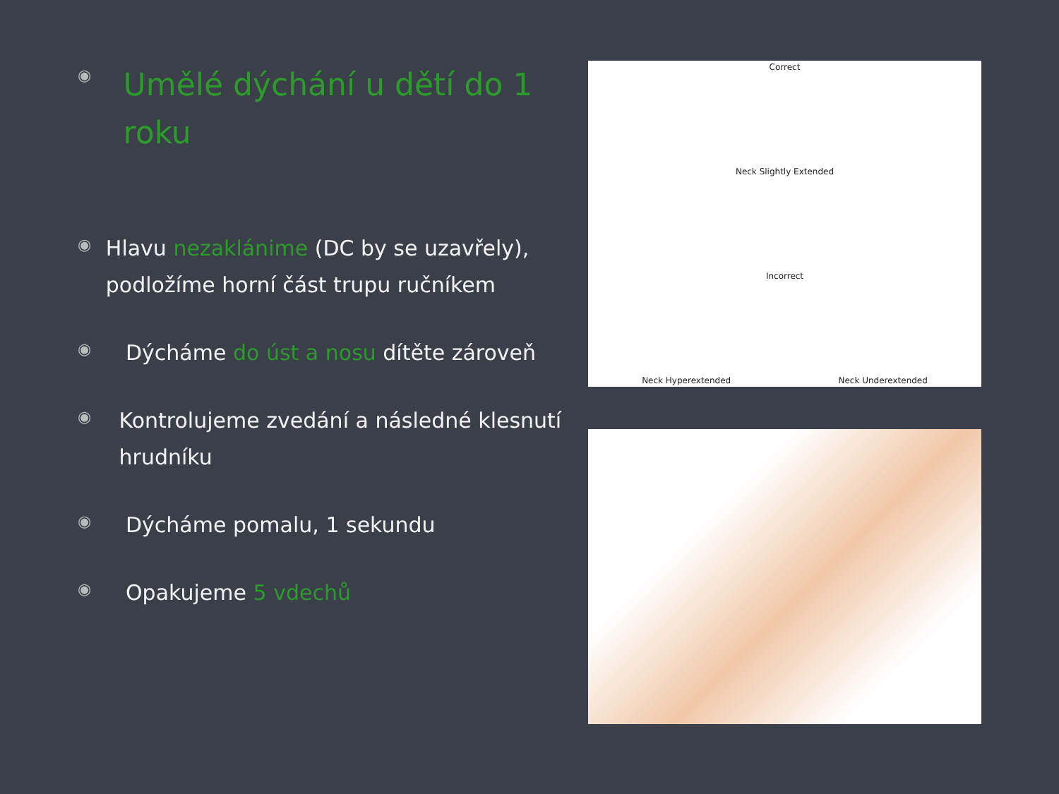◉
Umělé dýchání u dětí do 1 roku
◉
Hlavu nezaklánime (DC by se uzavřely), podložíme horní část trupu ručníkem
◉
Dýcháme do úst a nosu dítěte zároveň
◉
Kontrolujeme zvedání a následné klesnutí hrudníku
◉
Dýcháme pomalu, 1 sekundu
◉
Opakujeme 5 vdechů
Correct
Neck Slightly Extended
Incorrect
Neck Hyperextended Neck Underextended